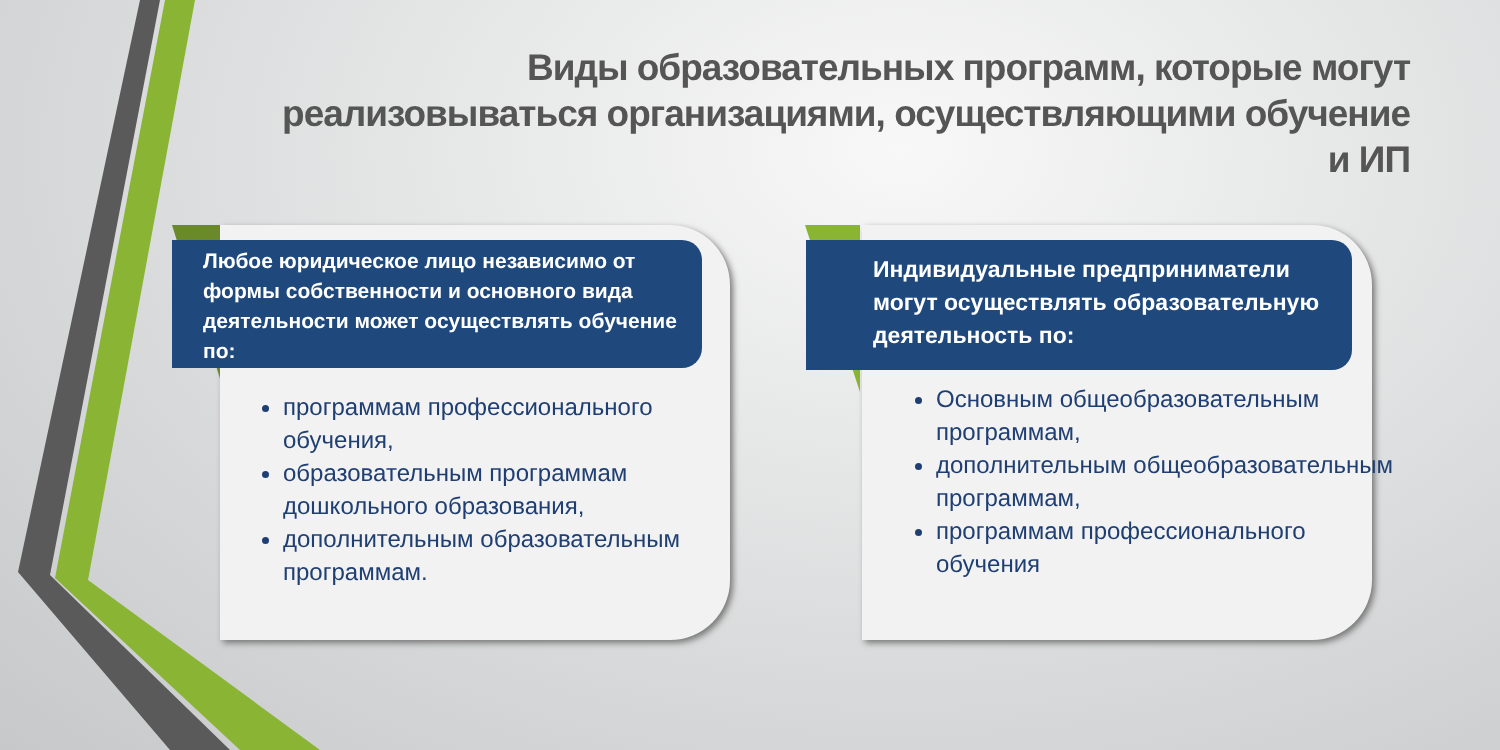Виды образовательных программ, которые могут реализовываться организациями, осуществляющими обучение и ИП
Любое юридическое лицо независимо от формы собственности и основного вида деятельности может осуществлять обучение по:
программам профессионального обучения,
образовательным программам дошкольного образования,
дополнительным образовательным программам.
Индивидуальные предприниматели могут осуществлять образовательную деятельность по:
Основным общеобразовательным программам,
дополнительным общеобразовательным программам,
программам профессионального обучения